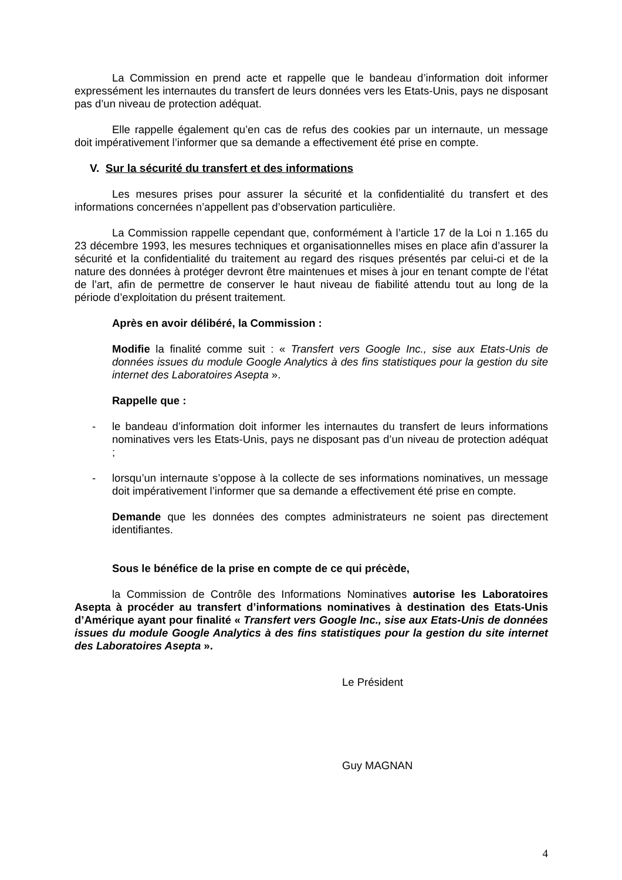La Commission en prend acte et rappelle que le bandeau d’information doit informer expressément les internautes du transfert de leurs données vers les Etats-Unis, pays ne disposant pas d’un niveau de protection adéquat.
Elle rappelle également qu’en cas de refus des cookies par un internaute, un message doit impérativement l’informer que sa demande a effectivement été prise en compte.
V. Sur la sécurité du transfert et des informations
Les mesures prises pour assurer la sécurité et la confidentialité du transfert et des informations concernées n’appellent pas d’observation particulière.
La Commission rappelle cependant que, conformément à l’article 17 de la Loi n 1.165 du 23 décembre 1993, les mesures techniques et organisationnelles mises en place afin d’assurer la sécurité et la confidentialité du traitement au regard des risques présentés par celui-ci et de la nature des données à protéger devront être maintenues et mises à jour en tenant compte de l’état de l’art, afin de permettre de conserver le haut niveau de fiabilité attendu tout au long de la période d’exploitation du présent traitement.
Après en avoir délibéré, la Commission :
Modifie la finalité comme suit : « Transfert vers Google Inc., sise aux Etats-Unis de données issues du module Google Analytics à des fins statistiques pour la gestion du site internet des Laboratoires Asepta ».
Rappelle que :
- le bandeau d’information doit informer les internautes du transfert de leurs informations nominatives vers les Etats-Unis, pays ne disposant pas d’un niveau de protection adéquat ;
- lorsqu’un internaute s’oppose à la collecte de ses informations nominatives, un message doit impérativement l’informer que sa demande a effectivement été prise en compte.
Demande que les données des comptes administrateurs ne soient pas directement identifiantes.
Sous le bénéfice de la prise en compte de ce qui précède,
la Commission de Contrôle des Informations Nominatives autorise les Laboratoires Asepta à procéder au transfert d’informations nominatives à destination des Etats-Unis d’Amérique ayant pour finalité « Transfert vers Google Inc., sise aux Etats-Unis de données issues du module Google Analytics à des fins statistiques pour la gestion du site internet des Laboratoires Asepta ».
Le Président
Guy MAGNAN
4